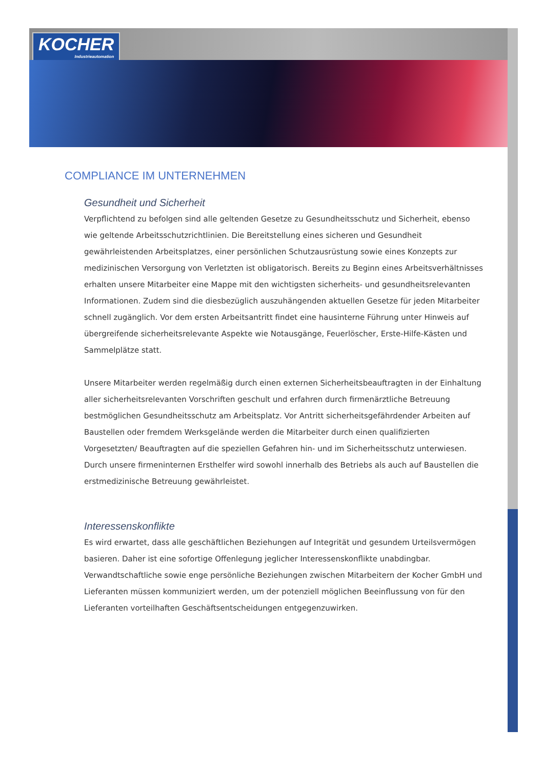KOCHER
Industrieautomation
COMPLIANCE IM UNTERNEHMEN
Gesundheit und Sicherheit
Verpflichtend zu befolgen sind alle geltenden Gesetze zu Gesundheitsschutz und Sicherheit, ebenso wie geltende Arbeitsschutzrichtlinien. Die Bereitstellung eines sicheren und Gesundheit gewährleistenden Arbeitsplatzes, einer persönlichen Schutzausrüstung sowie eines Konzepts zur medizinischen Versorgung von Verletzten ist obligatorisch. Bereits zu Beginn eines Arbeitsverhältnisses erhalten unsere Mitarbeiter eine Mappe mit den wichtigsten sicherheits- und gesundheitsrelevanten Informationen. Zudem sind die diesbezüglich auszuhängenden aktuellen Gesetze für jeden Mitarbeiter schnell zugänglich. Vor dem ersten Arbeitsantritt findet eine hausinterne Führung unter Hinweis auf übergreifende sicherheitsrelevante Aspekte wie Notausgänge, Feuerlöscher, Erste-Hilfe-Kästen und Sammelplätze statt.
Unsere Mitarbeiter werden regelmäßig durch einen externen Sicherheitsbeauftragten in der Einhaltung aller sicherheitsrelevanten Vorschriften geschult und erfahren durch firmenärztliche Betreuung bestmöglichen Gesundheitsschutz am Arbeitsplatz. Vor Antritt sicherheitsgefährdender Arbeiten auf Baustellen oder fremdem Werksgelände werden die Mitarbeiter durch einen qualifizierten Vorgesetzten/ Beauftragten auf die speziellen Gefahren hin- und im Sicherheitsschutz unterwiesen. Durch unsere firmeninternen Ersthelfer wird sowohl innerhalb des Betriebs als auch auf Baustellen die erstmedizinische Betreuung gewährleistet.
Interessenskonflikte
Es wird erwartet, dass alle geschäftlichen Beziehungen auf Integrität und gesundem Urteilsvermögen basieren. Daher ist eine sofortige Offenlegung jeglicher Interessenskonflikte unabdingbar. Verwandtschaftliche sowie enge persönliche Beziehungen zwischen Mitarbeitern der Kocher GmbH und Lieferanten müssen kommuniziert werden, um der potenziell möglichen Beeinflussung von für den Lieferanten vorteilhaften Geschäftsentscheidungen entgegenzuwirken.